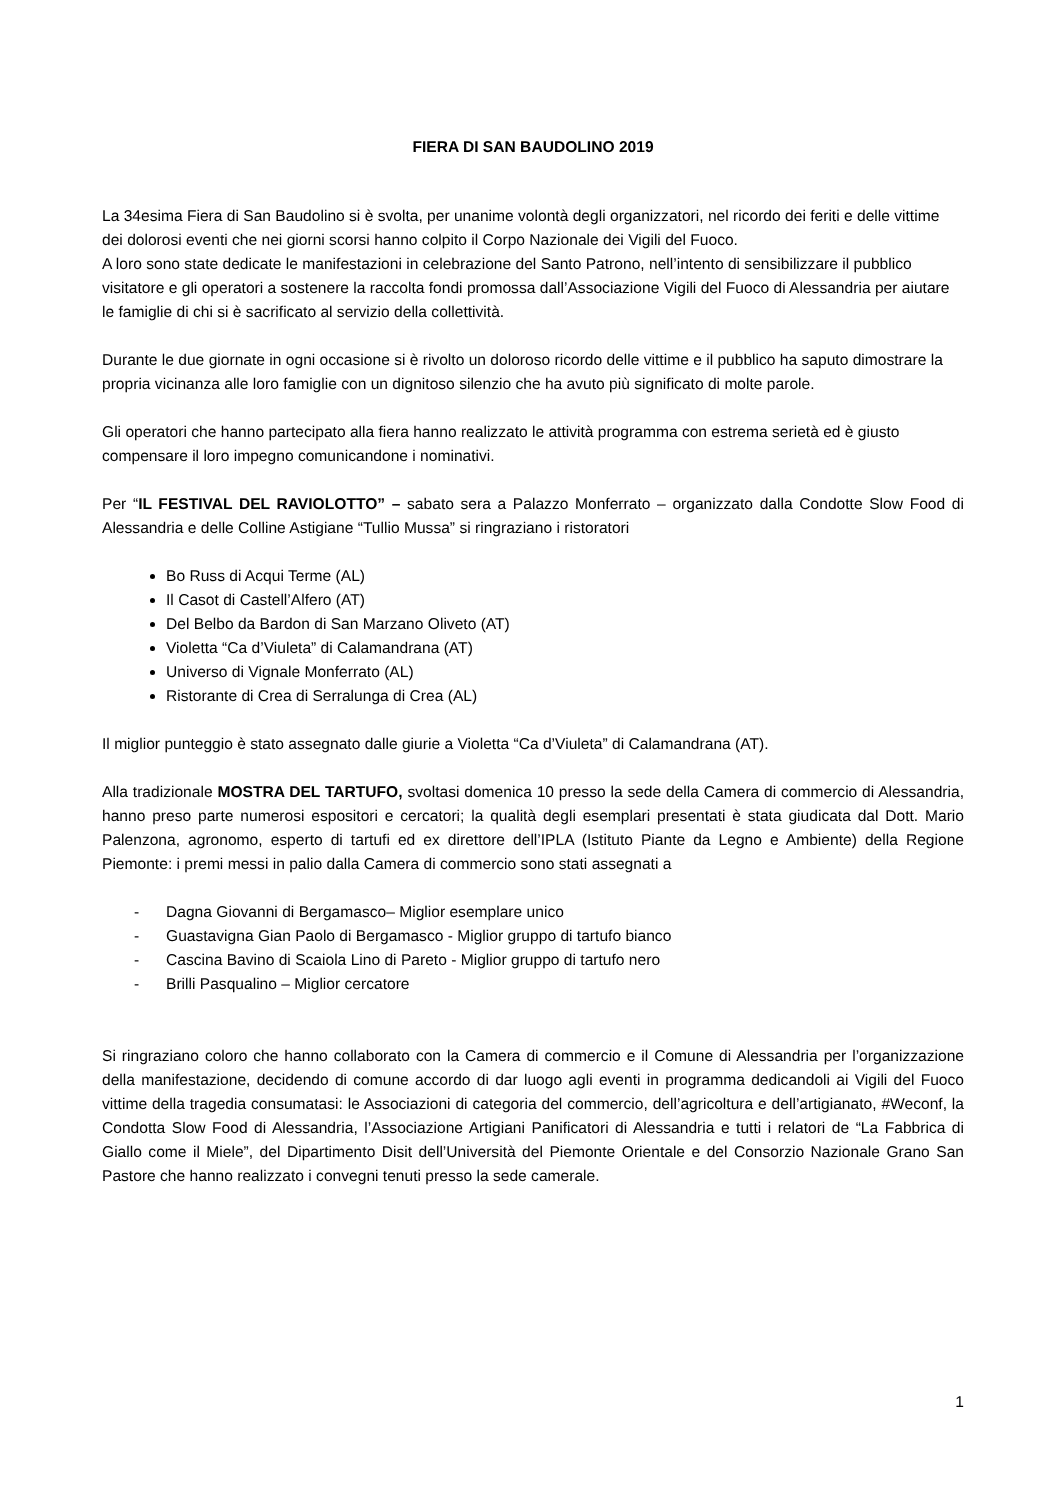FIERA DI SAN BAUDOLINO 2019
La 34esima Fiera di San Baudolino si è svolta, per unanime volontà degli organizzatori, nel ricordo dei feriti e delle vittime dei dolorosi eventi che nei giorni scorsi hanno colpito il Corpo Nazionale dei Vigili del Fuoco.
A loro sono state dedicate le manifestazioni in celebrazione del Santo Patrono, nell’intento di sensibilizzare il pubblico visitatore e gli operatori a sostenere la raccolta fondi promossa dall’Associazione Vigili del Fuoco di Alessandria per aiutare le famiglie di chi si è sacrificato al servizio della collettività.
Durante le due giornate in ogni occasione si è rivolto un doloroso ricordo delle vittime e il pubblico ha saputo dimostrare la propria vicinanza alle loro famiglie con un dignitoso silenzio che ha avuto più significato di molte parole.
Gli operatori che hanno partecipato alla fiera hanno realizzato le attività programma con estrema serietà ed è giusto compensare il loro impegno comunicandone i nominativi.
Per “IL FESTIVAL DEL RAVIOLOTTO” – sabato sera a Palazzo Monferrato – organizzato dalla Condotte Slow Food di Alessandria e delle Colline Astigiane “Tullio Mussa” si ringraziano i ristoratori
Bo Russ di Acqui Terme (AL)
Il Casot di Castell’Alfero (AT)
Del Belbo da Bardon di San Marzano Oliveto (AT)
Violetta “Ca d’Viuleta” di Calamandrana (AT)
Universo di Vignale Monferrato (AL)
Ristorante di Crea di Serralunga di Crea (AL)
Il miglior punteggio è stato assegnato dalle giurie a Violetta “Ca d’Viuleta” di Calamandrana (AT).
Alla tradizionale MOSTRA DEL TARTUFO, svoltasi domenica 10 presso la sede della Camera di commercio di Alessandria, hanno preso parte numerosi espositori e cercatori; la qualità degli esemplari presentati è stata giudicata dal Dott. Mario Palenzona, agronomo, esperto di tartufi ed ex direttore dell’IPLA (Istituto Piante da Legno e Ambiente) della Regione Piemonte: i premi messi in palio dalla Camera di commercio sono stati assegnati a
- Dagna Giovanni di Bergamasco– Miglior esemplare unico
- Guastavigna Gian Paolo di Bergamasco - Miglior gruppo di tartufo bianco
- Cascina Bavino di Scaiola Lino di Pareto - Miglior gruppo di tartufo nero
- Brilli Pasqualino – Miglior cercatore
Si ringraziano coloro che hanno collaborato con la Camera di commercio e il Comune di Alessandria per l’organizzazione della manifestazione, decidendo di comune accordo di dar luogo agli eventi in programma dedicandoli ai Vigili del Fuoco vittime della tragedia consumatasi: le Associazioni di categoria del commercio, dell’agricoltura e dell’artigianato, #Weconf, la Condotta Slow Food di Alessandria, l’Associazione Artigiani Panificatori di Alessandria e tutti i relatori de “La Fabbrica di Giallo come il Miele”, del Dipartimento Disit dell’Università del Piemonte Orientale e del Consorzio Nazionale Grano San Pastore che hanno realizzato i convegni tenuti presso la sede camerale.
1